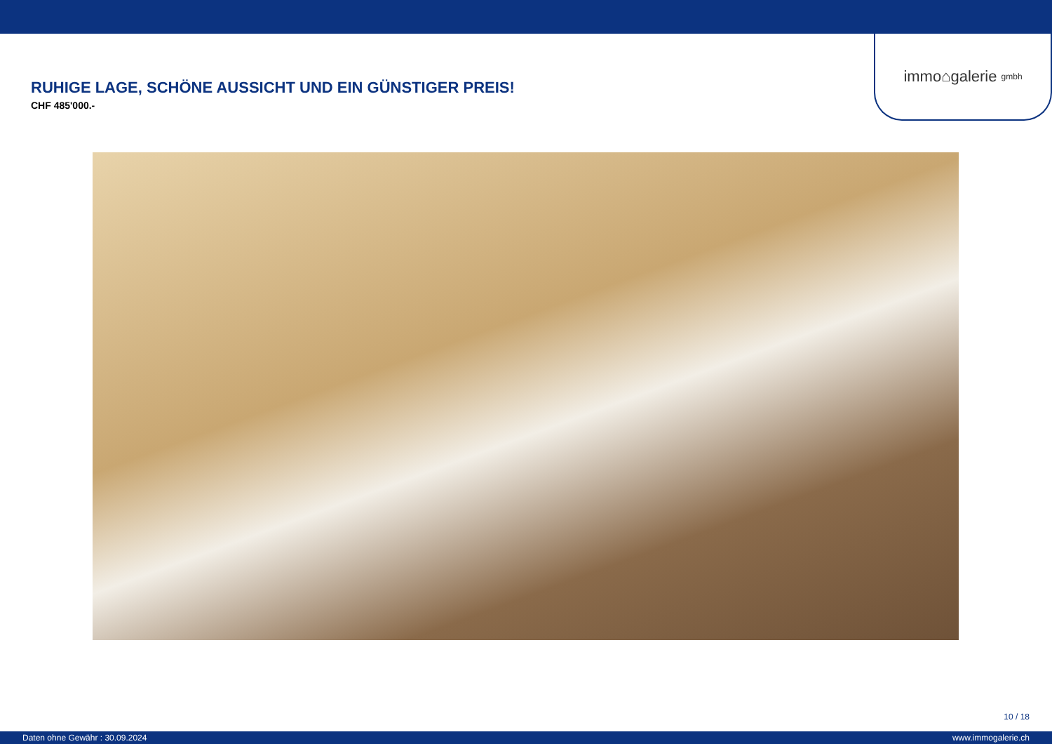immo⌂galerie gmbh
RUHIGE LAGE, SCHÖNE AUSSICHT UND EIN GÜNSTIGER PREIS!
CHF 485'000.-
10 / 18
Daten ohne Gewähr : 30.09.2024 www.immogalerie.ch